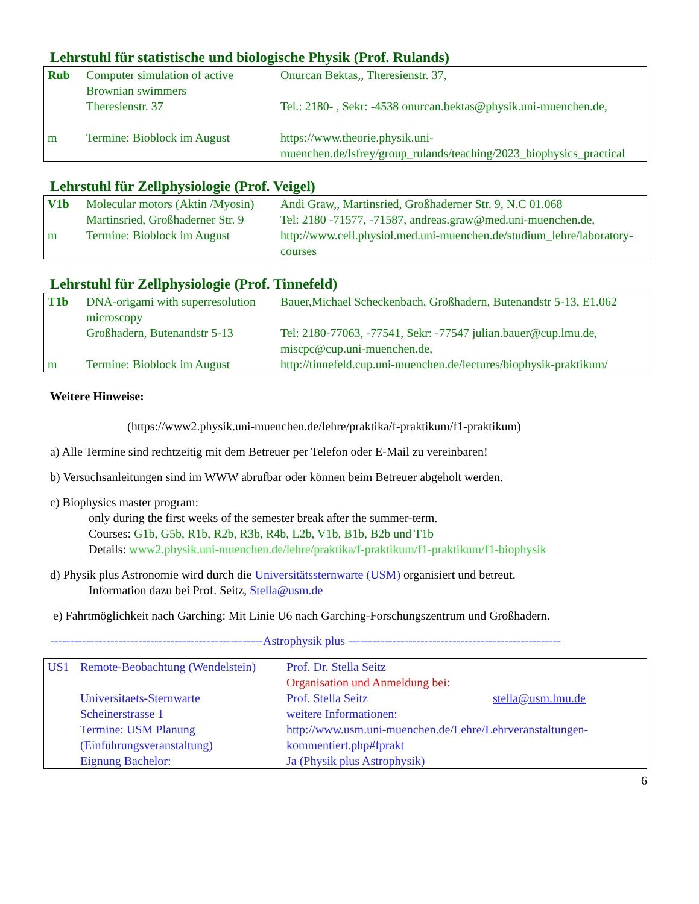Lehrstuhl für statistische und biologische Physik (Prof. Rulands)
| Rub | Computer simulation of active Brownian swimmers | Onurcan Bektas,, Theresienstr. 37, |
| | Theresienstr. 37 | Tel.: 2180- , Sekr: -4538 onurcan.bektas@physik.uni-muenchen.de, |
| m | Termine: Bioblock im August | https://www.theorie.physik.uni-muenchen.de/lsfrey/group_rulands/teaching/2023_biophysics_practical |
Lehrstuhl für Zellphysiologie (Prof. Veigel)
| V1b | Molecular motors (Aktin /Myosin) | Andi Graw,, Martinsried, Großhaderner Str. 9, N.C 01.068 |
| | Martinsried, Großhaderner Str. 9 | Tel: 2180 -71577, -71587, andreas.graw@med.uni-muenchen.de, |
| m | Termine: Bioblock im August | http://www.cell.physiol.med.uni-muenchen.de/studium_lehre/laboratory-courses |
Lehrstuhl für Zellphysiologie (Prof. Tinnefeld)
| T1b | DNA-origami with superresolution microscopy | Bauer,Michael Scheckenbach, Großhadern, Butenandstr 5-13, E1.062 |
| | Großhadern, Butenandstr 5-13 | Tel: 2180-77063, -77541, Sekr: -77547 julian.bauer@cup.lmu.de, miscpc@cup.uni-muenchen.de, |
| m | Termine: Bioblock im August | http://tinnefeld.cup.uni-muenchen.de/lectures/biophysik-praktikum/ |
Weitere Hinweise:
(https://www2.physik.uni-muenchen.de/lehre/praktika/f-praktikum/f1-praktikum)
a) Alle Termine sind rechtzeitig mit dem Betreuer per Telefon oder E-Mail zu vereinbaren!
b) Versuchsanleitungen sind im WWW abrufbar oder können beim Betreuer abgeholt werden.
c) Biophysics master program:
only during the first weeks of the semester break after the summer-term.
Courses: G1b, G5b, R1b, R2b, R3b, R4b, L2b, V1b, B1b, B2b und T1b
Details: www2.physik.uni-muenchen.de/lehre/praktika/f-praktikum/f1-praktikum/f1-biophysik
d) Physik plus Astronomie wird durch die Universitätssternwarte (USM) organisiert und betreut.
Information dazu bei Prof. Seitz, Stella@usm.de
e) Fahrtmöglichkeit nach Garching: Mit Linie U6 nach Garching-Forschungszentrum und Großhadern.
-----------------------------------------------------Astrophysik plus -----------------------------------------------------
| US1 | Remote-Beobachtung (Wendelstein) | Prof. Dr. Stella Seitz Organisation und Anmeldung bei: | |
| | Universitaets-Sternwarte Scheinerstrasse 1 | Prof. Stella Seitz weitere Informationen: | stella@usm.lmu.de |
| | Termine: USM Planung (Einführungsveranstaltung) | http://www.usm.uni-muenchen.de/Lehre/Lehrveranstaltungen-kommentiert.php#fprakt | |
| | Eignung Bachelor: | Ja (Physik plus Astrophysik) | |
6